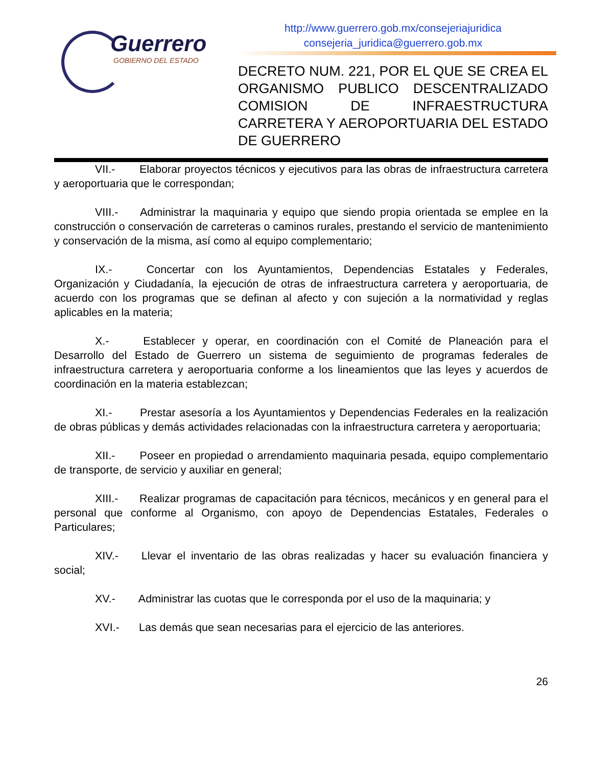Guerrero
GOBIERNO DEL ESTADO
http://www.guerrero.gob.mx/consejeriajuridica
consejeria_juridica@guerrero.gob.mx
DECRETO NUM. 221, POR EL QUE SE CREA EL ORGANISMO PUBLICO DESCENTRALIZADO COMISION DE INFRAESTRUCTURA CARRETERA Y AEROPORTUARIA DEL ESTADO DE GUERRERO
VII.- Elaborar proyectos técnicos y ejecutivos para las obras de infraestructura carretera y aeroportuaria que le correspondan;
VIII.- Administrar la maquinaria y equipo que siendo propia orientada se emplee en la construcción o conservación de carreteras o caminos rurales, prestando el servicio de mantenimiento y conservación de la misma, así como al equipo complementario;
IX.- Concertar con los Ayuntamientos, Dependencias Estatales y Federales, Organización y Ciudadanía, la ejecución de otras de infraestructura carretera y aeroportuaria, de acuerdo con los programas que se definan al afecto y con sujeción a la normatividad y reglas aplicables en la materia;
X.- Establecer y operar, en coordinación con el Comité de Planeación para el Desarrollo del Estado de Guerrero un sistema de seguimiento de programas federales de infraestructura carretera y aeroportuaria conforme a los lineamientos que las leyes y acuerdos de coordinación en la materia establezcan;
XI.- Prestar asesoría a los Ayuntamientos y Dependencias Federales en la realización de obras públicas y demás actividades relacionadas con la infraestructura carretera y aeroportuaria;
XII.- Poseer en propiedad o arrendamiento maquinaria pesada, equipo complementario de transporte, de servicio y auxiliar en general;
XIII.- Realizar programas de capacitación para técnicos, mecánicos y en general para el personal que conforme al Organismo, con apoyo de Dependencias Estatales, Federales o Particulares;
XIV.- Llevar el inventario de las obras realizadas y hacer su evaluación financiera y social;
XV.- Administrar las cuotas que le corresponda por el uso de la maquinaria; y
XVI.- Las demás que sean necesarias para el ejercicio de las anteriores.
26